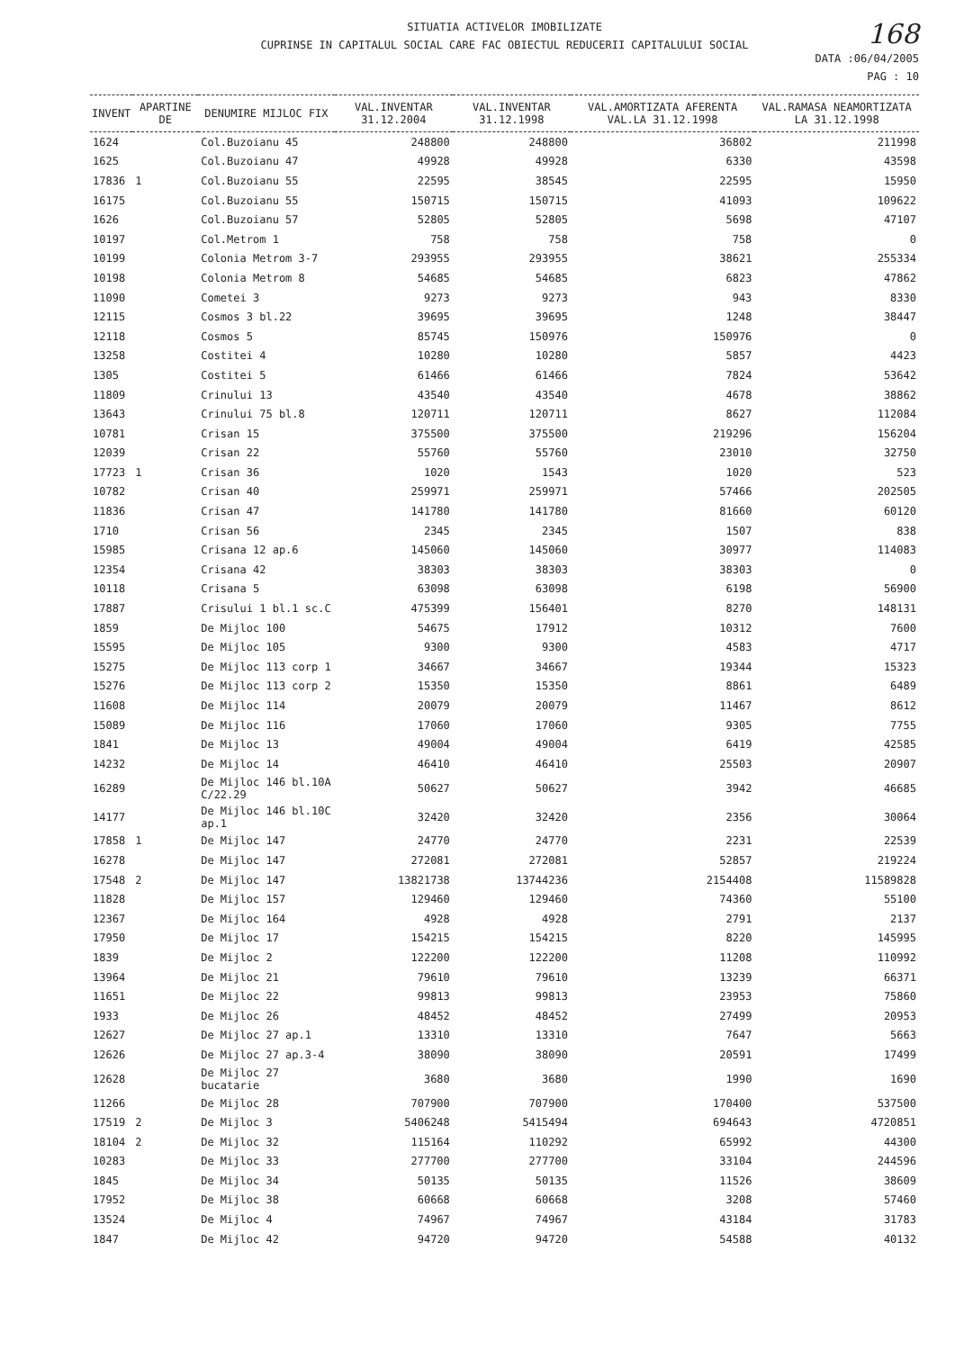SITUATIA ACTIVELOR IMOBILIZATE
CUPRINSE IN CAPITALUL SOCIAL CARE FAC OBIECTUL REDUCERII CAPITALULUI SOCIAL
168
DATA :06/04/2005
PAG : 10
| INVENT | APARTINE DE | DENUMIRE MIJLOC FIX | VAL.INVENTAR 31.12.2004 | VAL.INVENTAR 31.12.1998 | VAL.AMORTIZATA AFERENTA VAL.LA 31.12.1998 | VAL.RAMASA NEAMORTIZATA LA 31.12.1998 |
| --- | --- | --- | --- | --- | --- | --- |
| 1624 | | Col.Buzoianu 45 | 248800 | 248800 | 36802 | 211998 |
| 1625 | | Col.Buzoianu 47 | 49928 | 49928 | 6330 | 43598 |
| 17836 | 1 | Col.Buzoianu 55 | 22595 | 38545 | 22595 | 15950 |
| 16175 | | Col.Buzoianu 55 | 150715 | 150715 | 41093 | 109622 |
| 1626 | | Col.Buzoianu 57 | 52805 | 52805 | 5698 | 47107 |
| 10197 | | Col.Metrom 1 | 758 | 758 | 758 | 0 |
| 10199 | | Colonia Metrom 3-7 | 293955 | 293955 | 38621 | 255334 |
| 10198 | | Colonia Metrom 8 | 54685 | 54685 | 6823 | 47862 |
| 11090 | | Cometei 3 | 9273 | 9273 | 943 | 8330 |
| 12115 | | Cosmos 3 bl.22 | 39695 | 39695 | 1248 | 38447 |
| 12118 | | Cosmos 5 | 85745 | 150976 | 150976 | 0 |
| 13258 | | Costitei 4 | 10280 | 10280 | 5857 | 4423 |
| 1305 | | Costitei 5 | 61466 | 61466 | 7824 | 53642 |
| 11809 | | Crinului 13 | 43540 | 43540 | 4678 | 38862 |
| 13643 | | Crinului 75 bl.8 | 120711 | 120711 | 8627 | 112084 |
| 10781 | | Crisan 15 | 375500 | 375500 | 219296 | 156204 |
| 12039 | | Crisan 22 | 55760 | 55760 | 23010 | 32750 |
| 17723 | 1 | Crisan 36 | 1020 | 1543 | 1020 | 523 |
| 10782 | | Crisan 40 | 259971 | 259971 | 57466 | 202505 |
| 11836 | | Crisan 47 | 141780 | 141780 | 81660 | 60120 |
| 1710 | | Crisan 56 | 2345 | 2345 | 1507 | 838 |
| 15985 | | Crisana 12 ap.6 | 145060 | 145060 | 30977 | 114083 |
| 12354 | | Crisana 42 | 38303 | 38303 | 38303 | 0 |
| 10118 | | Crisana 5 | 63098 | 63098 | 6198 | 56900 |
| 17887 | | Crisului 1 bl.1 sc.C | 475399 | 156401 | 8270 | 148131 |
| 1859 | | De Mijloc 100 | 54675 | 17912 | 10312 | 7600 |
| 15595 | | De Mijloc 105 | 9300 | 9300 | 4583 | 4717 |
| 15275 | | De Mijloc 113 corp 1 | 34667 | 34667 | 19344 | 15323 |
| 15276 | | De Mijloc 113 corp 2 | 15350 | 15350 | 8861 | 6489 |
| 11608 | | De Mijloc 114 | 20079 | 20079 | 11467 | 8612 |
| 15089 | | De Mijloc 116 | 17060 | 17060 | 9305 | 7755 |
| 1841 | | De Mijloc 13 | 49004 | 49004 | 6419 | 42585 |
| 14232 | | De Mijloc 14 | 46410 | 46410 | 25503 | 20907 |
| 16289 | | De Mijloc 146 bl.10A C/22.29 | 50627 | 50627 | 3942 | 46685 |
| 14177 | | De Mijloc 146 bl.10C ap.1 | 32420 | 32420 | 2356 | 30064 |
| 17858 | 1 | De Mijloc 147 | 24770 | 24770 | 2231 | 22539 |
| 16278 | | De Mijloc 147 | 272081 | 272081 | 52857 | 219224 |
| 17548 | 2 | De Mijloc 147 | 13821738 | 13744236 | 2154408 | 11589828 |
| 11828 | | De Mijloc 157 | 129460 | 129460 | 74360 | 55100 |
| 12367 | | De Mijloc 164 | 4928 | 4928 | 2791 | 2137 |
| 17950 | | De Mijloc 17 | 154215 | 154215 | 8220 | 145995 |
| 1839 | | De Mijloc 2 | 122200 | 122200 | 11208 | 110992 |
| 13964 | | De Mijloc 21 | 79610 | 79610 | 13239 | 66371 |
| 11651 | | De Mijloc 22 | 99813 | 99813 | 23953 | 75860 |
| 1933 | | De Mijloc 26 | 48452 | 48452 | 27499 | 20953 |
| 12627 | | De Mijloc 27 ap.1 | 13310 | 13310 | 7647 | 5663 |
| 12626 | | De Mijloc 27 ap.3-4 | 38090 | 38090 | 20591 | 17499 |
| 12628 | | De Mijloc 27 bucatarie | 3680 | 3680 | 1990 | 1690 |
| 11266 | | De Mijloc 28 | 707900 | 707900 | 170400 | 537500 |
| 17519 | 2 | De Mijloc 3 | 5406248 | 5415494 | 694643 | 4720851 |
| 18104 | 2 | De Mijloc 32 | 115164 | 110292 | 65992 | 44300 |
| 10283 | | De Mijloc 33 | 277700 | 277700 | 33104 | 244596 |
| 1845 | | De Mijloc 34 | 50135 | 50135 | 11526 | 38609 |
| 17952 | | De Mijloc 38 | 60668 | 60668 | 3208 | 57460 |
| 13524 | | De Mijloc 4 | 74967 | 74967 | 43184 | 31783 |
| 1847 | | De Mijloc 42 | 94720 | 94720 | 54588 | 40132 |